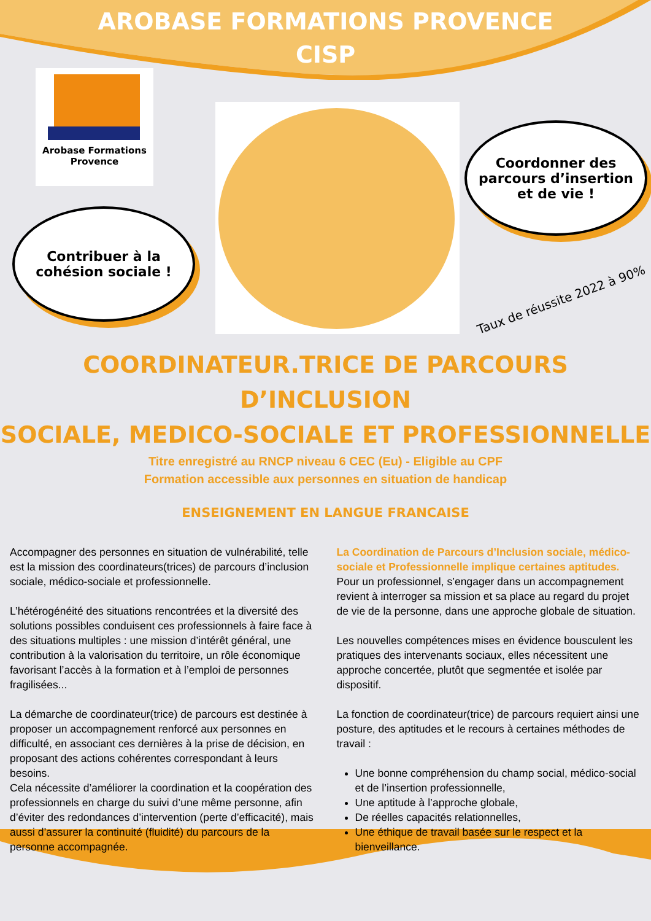AROBASE FORMATIONS PROVENCE
CISP
Arobase Formations
Provence
Contribuer à la
cohésion sociale !
Coordonner des
parcours d’insertion
et de vie !
Taux de réussite 2022 à 90%
COORDINATEUR.TRICE DE PARCOURS D’INCLUSION
SOCIALE, MEDICO-SOCIALE ET PROFESSIONNELLE
Titre enregistré au RNCP niveau 6 CEC (Eu) - Eligible au CPF
Formation accessible aux personnes en situation de handicap
ENSEIGNEMENT EN LANGUE FRANCAISE
Accompagner des personnes en situation de vulnérabilité, telle est la mission des coordinateurs(trices) de parcours d’inclusion sociale, médico-sociale et professionnelle.
L’hétérogénéité des situations rencontrées et la diversité des solutions possibles conduisent ces professionnels à faire face à des situations multiples : une mission d’intérêt général, une contribution à la valorisation du territoire, un rôle économique favorisant l’accès à la formation et à l’emploi de personnes fragilisées...
La démarche de coordinateur(trice) de parcours est destinée à proposer un accompagnement renforcé aux personnes en difficulté, en associant ces dernières à la prise de décision, en proposant des actions cohérentes correspondant à leurs besoins.
Cela nécessite d’améliorer la coordination et la coopération des professionnels en charge du suivi d’une même personne, afin d’éviter des redondances d’intervention (perte d’efficacité), mais aussi d’assurer la continuité (fluidité) du parcours de la personne accompagnée.
La Coordination de Parcours d’Inclusion sociale, médico-sociale et Professionnelle implique certaines aptitudes.
Pour un professionnel, s’engager dans un accompagnement revient à interroger sa mission et sa place au regard du projet de vie de la personne, dans une approche globale de situation.
Les nouvelles compétences mises en évidence bousculent les pratiques des intervenants sociaux, elles nécessitent une approche concertée, plutôt que segmentée et isolée par dispositif.
La fonction de coordinateur(trice) de parcours requiert ainsi une posture, des aptitudes et le recours à certaines méthodes de travail :
Une bonne compréhension du champ social, médico-social et de l’insertion professionnelle,
Une aptitude à l’approche globale,
De réelles capacités relationnelles,
Une éthique de travail basée sur le respect et la bienveillance.